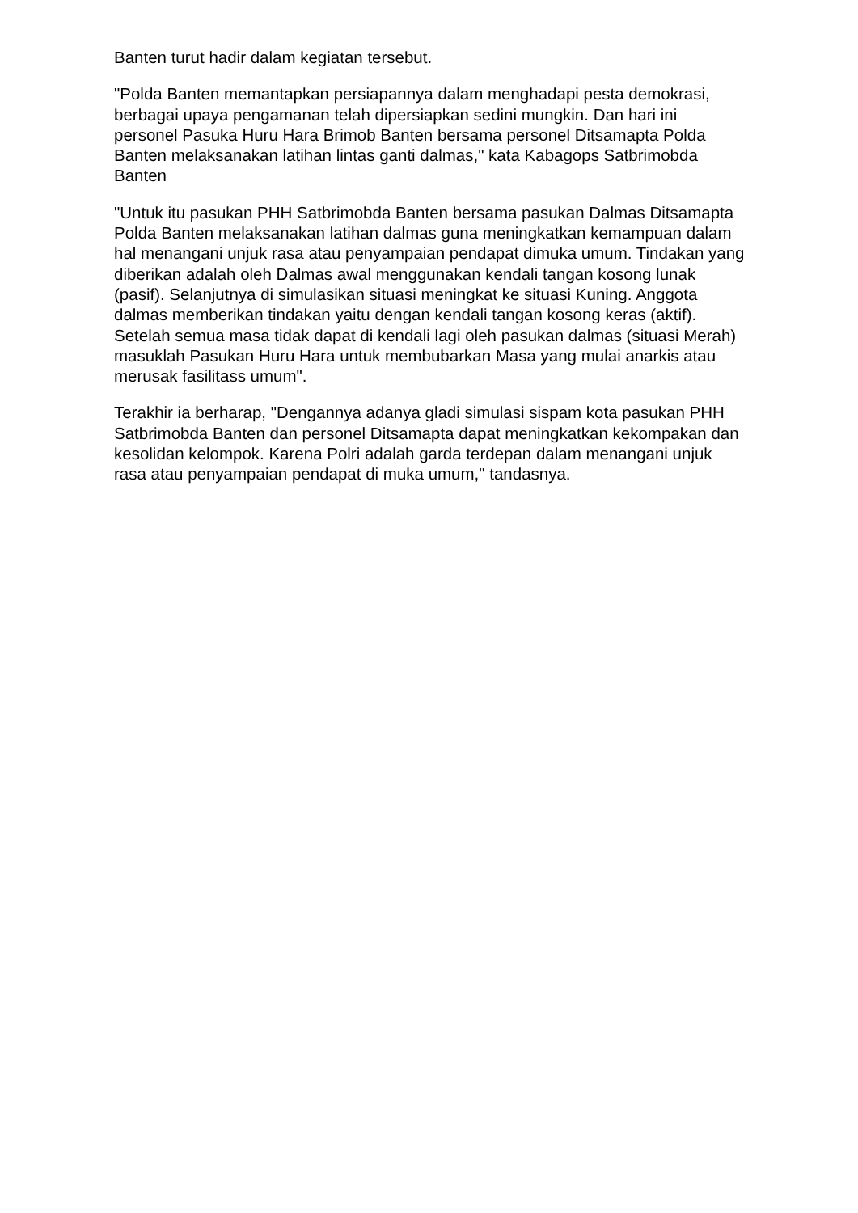Banten turut hadir dalam kegiatan tersebut.
"Polda Banten memantapkan persiapannya dalam menghadapi pesta demokrasi, berbagai upaya pengamanan telah dipersiapkan sedini mungkin. Dan hari ini personel Pasuka Huru Hara Brimob Banten bersama personel Ditsamapta Polda Banten melaksanakan latihan lintas ganti dalmas," kata Kabagops Satbrimobda Banten
"Untuk itu pasukan PHH Satbrimobda Banten bersama pasukan Dalmas Ditsamapta Polda Banten melaksanakan latihan dalmas guna meningkatkan kemampuan dalam hal menangani unjuk rasa atau penyampaian pendapat dimuka umum. Tindakan yang diberikan adalah oleh Dalmas awal menggunakan kendali tangan kosong lunak (pasif). Selanjutnya di simulasikan situasi meningkat ke situasi Kuning. Anggota dalmas memberikan tindakan yaitu dengan kendali tangan kosong keras (aktif). Setelah semua masa tidak dapat di kendali lagi oleh pasukan dalmas (situasi Merah) masuklah Pasukan Huru Hara untuk membubarkan Masa yang mulai anarkis atau merusak fasilitass umum".
Terakhir ia berharap, "Dengannya adanya gladi simulasi sispam kota pasukan PHH Satbrimobda Banten dan personel Ditsamapta dapat meningkatkan kekompakan dan kesolidan kelompok. Karena Polri adalah garda terdepan dalam menangani unjuk rasa atau penyampaian pendapat di muka umum," tandasnya.